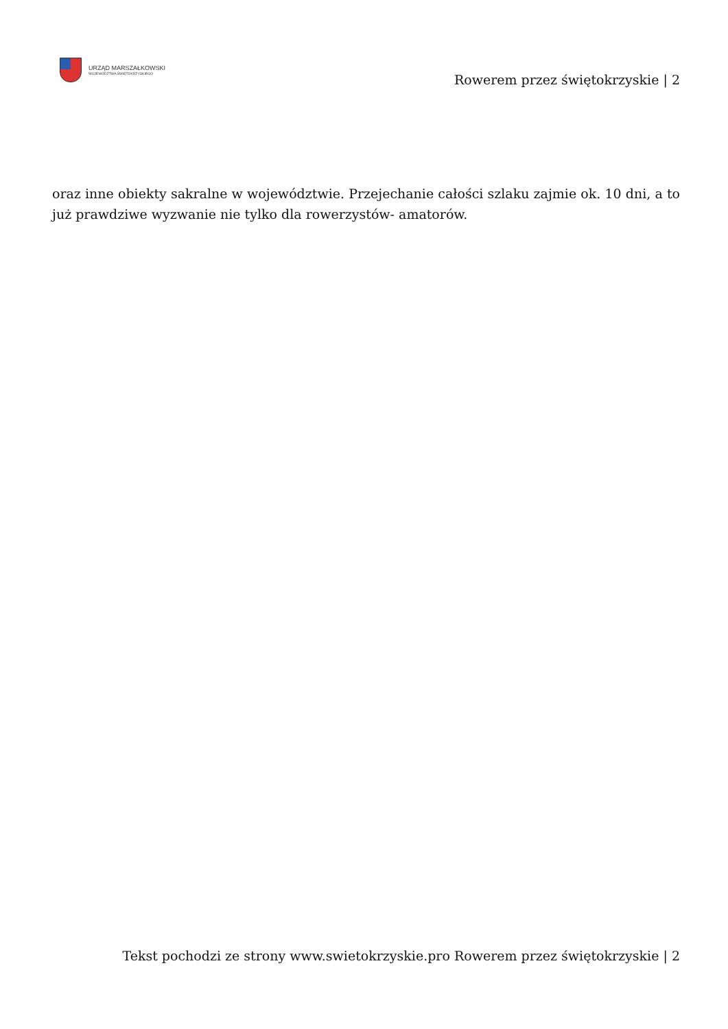URZĄD MARSZAŁKOWSKI
WOJEWÓDZTWA ŚWIĘTOKRZYSKIEGO
Rowerem przez świętokrzyskie | 2
oraz inne obiekty sakralne w województwie. Przejechanie całości szlaku zajmie ok. 10 dni, a to już prawdziwe wyzwanie nie tylko dla rowerzystów- amatorów.
Tekst pochodzi ze strony www.swietokrzyskie.pro Rowerem przez świętokrzyskie | 2